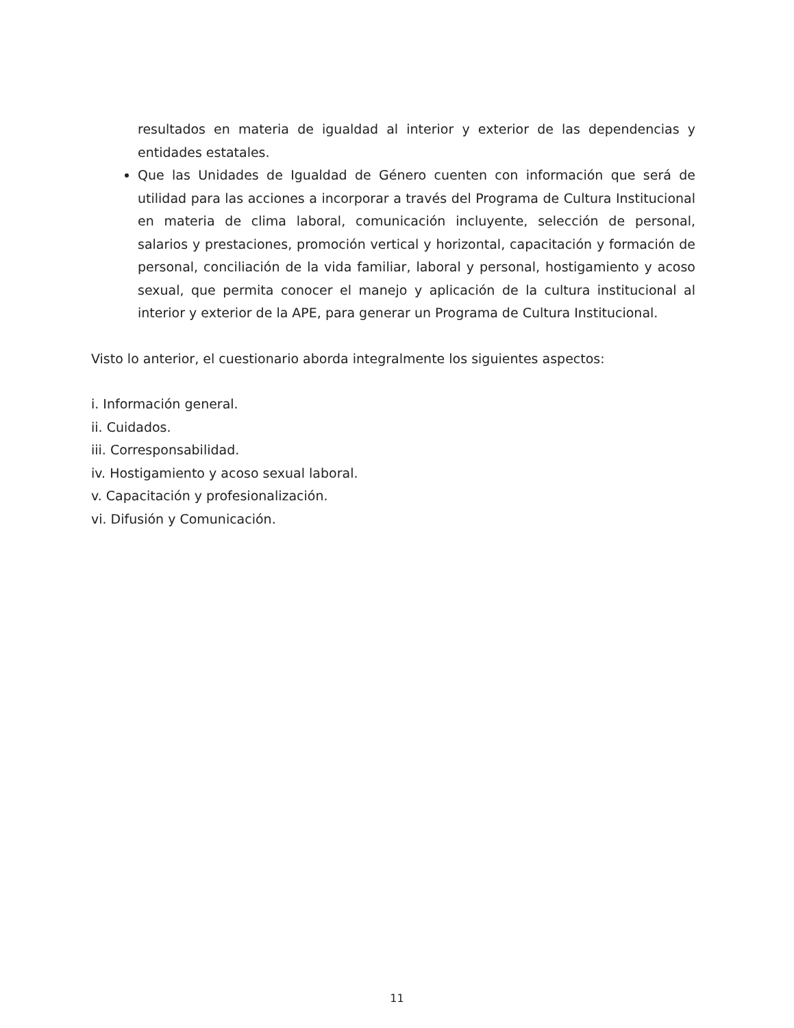resultados en materia de igualdad al interior y exterior de las dependencias y entidades estatales.
Que las Unidades de Igualdad de Género cuenten con información que será de utilidad para las acciones a incorporar a través del Programa de Cultura Institucional en materia de clima laboral, comunicación incluyente, selección de personal, salarios y prestaciones, promoción vertical y horizontal, capacitación y formación de personal, conciliación de la vida familiar, laboral y personal, hostigamiento y acoso sexual, que permita conocer el manejo y aplicación de la cultura institucional al interior y exterior de la APE, para generar un Programa de Cultura Institucional.
Visto lo anterior, el cuestionario aborda integralmente los siguientes aspectos:
i. Información general.
ii. Cuidados.
iii. Corresponsabilidad.
iv. Hostigamiento y acoso sexual laboral.
v. Capacitación y profesionalización.
vi. Difusión y Comunicación.
11